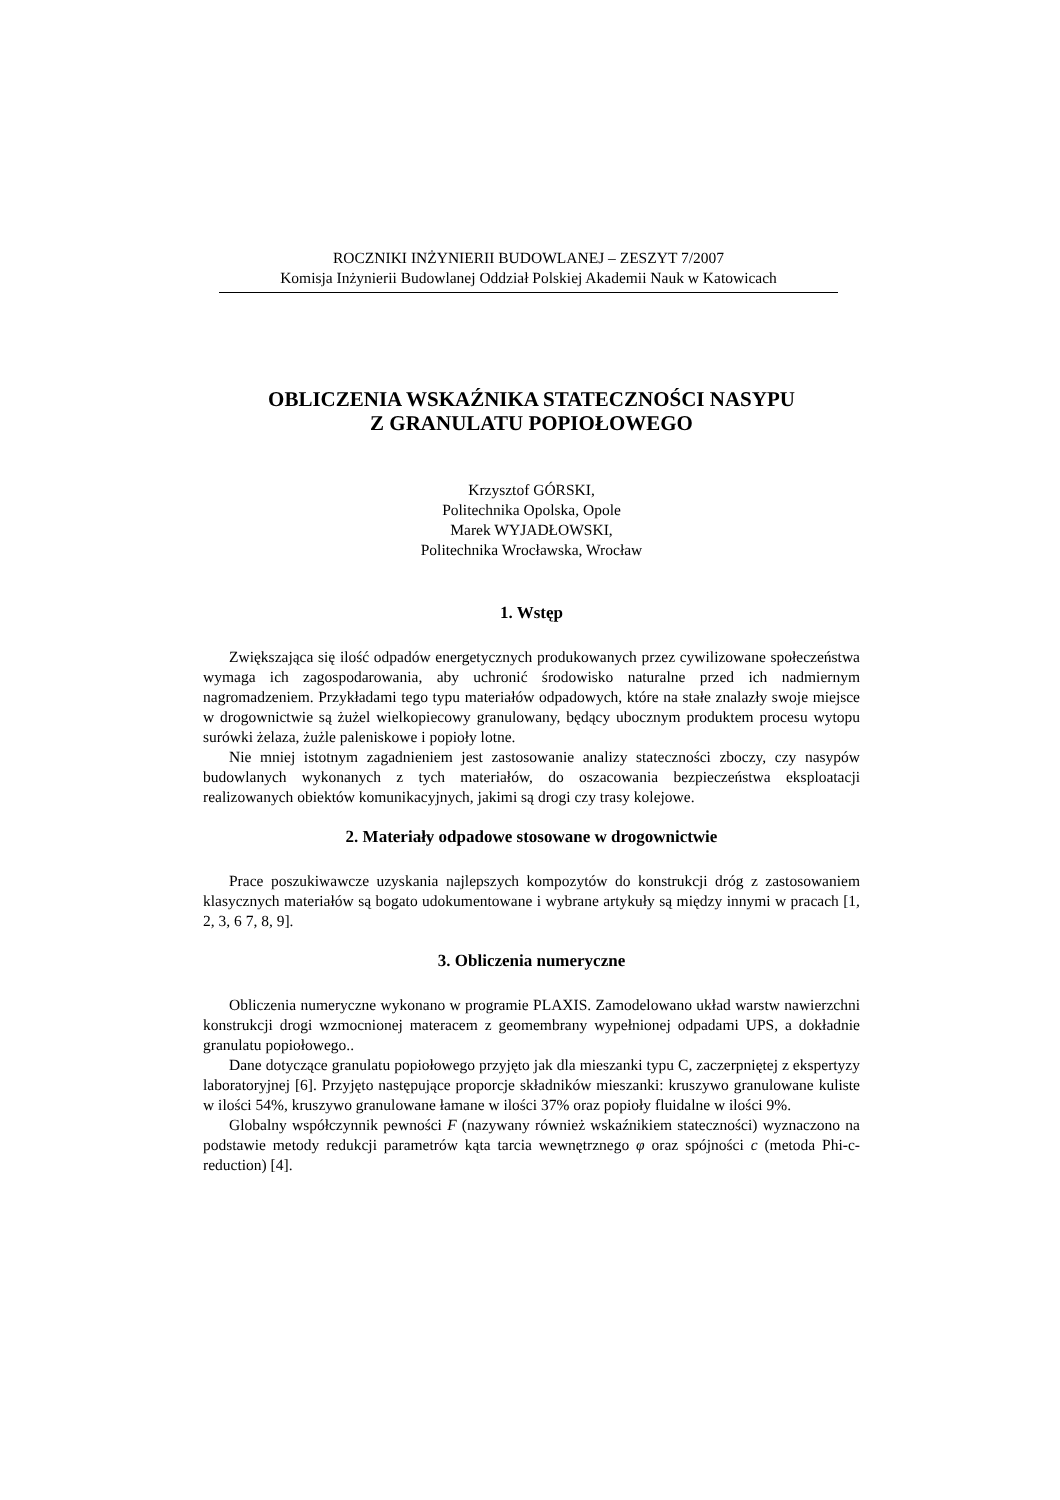ROCZNIKI INŻYNIERII BUDOWLANEJ – ZESZYT 7/2007
Komisja Inżynierii Budowlanej Oddział Polskiej Akademii Nauk w Katowicach
OBLICZENIA WSKAŹNIKA STATECZNOŚCI NASYPU
Z GRANULATU POPIOŁOWEGO
Krzysztof GÓRSKI,
Politechnika Opolska, Opole
Marek WYJADŁOWSKI,
Politechnika Wrocławska, Wrocław
1. Wstęp
Zwiększająca się ilość odpadów energetycznych produkowanych przez cywilizowane społeczeństwa wymaga ich zagospodarowania, aby uchronić środowisko naturalne przed ich nadmiernym nagromadzeniem. Przykładami tego typu materiałów odpadowych, które na stałe znalazły swoje miejsce w drogownictwie są żużel wielkopiecowy granulowany, będący ubocznym produktem procesu wytopu surówki żelaza, żużle paleniskowe i popioły lotne.
Nie mniej istotnym zagadnieniem jest zastosowanie analizy stateczności zboczy, czy nasypów budowlanych wykonanych z tych materiałów, do oszacowania bezpieczeństwa eksploatacji realizowanych obiektów komunikacyjnych, jakimi są drogi czy trasy kolejowe.
2. Materiały odpadowe stosowane w drogownictwie
Prace poszukiwawcze uzyskania najlepszych kompozytów do konstrukcji dróg z zastosowaniem klasycznych materiałów są bogato udokumentowane i wybrane artykuły są między innymi w pracach [1, 2, 3, 6 7, 8, 9].
3. Obliczenia numeryczne
Obliczenia numeryczne wykonano w programie PLAXIS. Zamodelowano układ warstw nawierzchni konstrukcji drogi wzmocnionej materacem z geomembrany wypełnionej odpadami UPS, a dokładnie granulatu popiołowego..
Dane dotyczące granulatu popiołowego przyjęto jak dla mieszanki typu C, zaczerpniętej z ekspertyzy laboratoryjnej [6]. Przyjęto następujące proporcje składników mieszanki: kruszywo granulowane kuliste w ilości 54%, kruszywo granulowane łamane w ilości 37% oraz popioły fluidalne w ilości 9%.
Globalny współczynnik pewności F (nazywany również wskaźnikiem stateczności) wyznaczono na podstawie metody redukcji parametrów kąta tarcia wewnętrznego φ oraz spójności c (metoda Phi-c-reduction) [4].